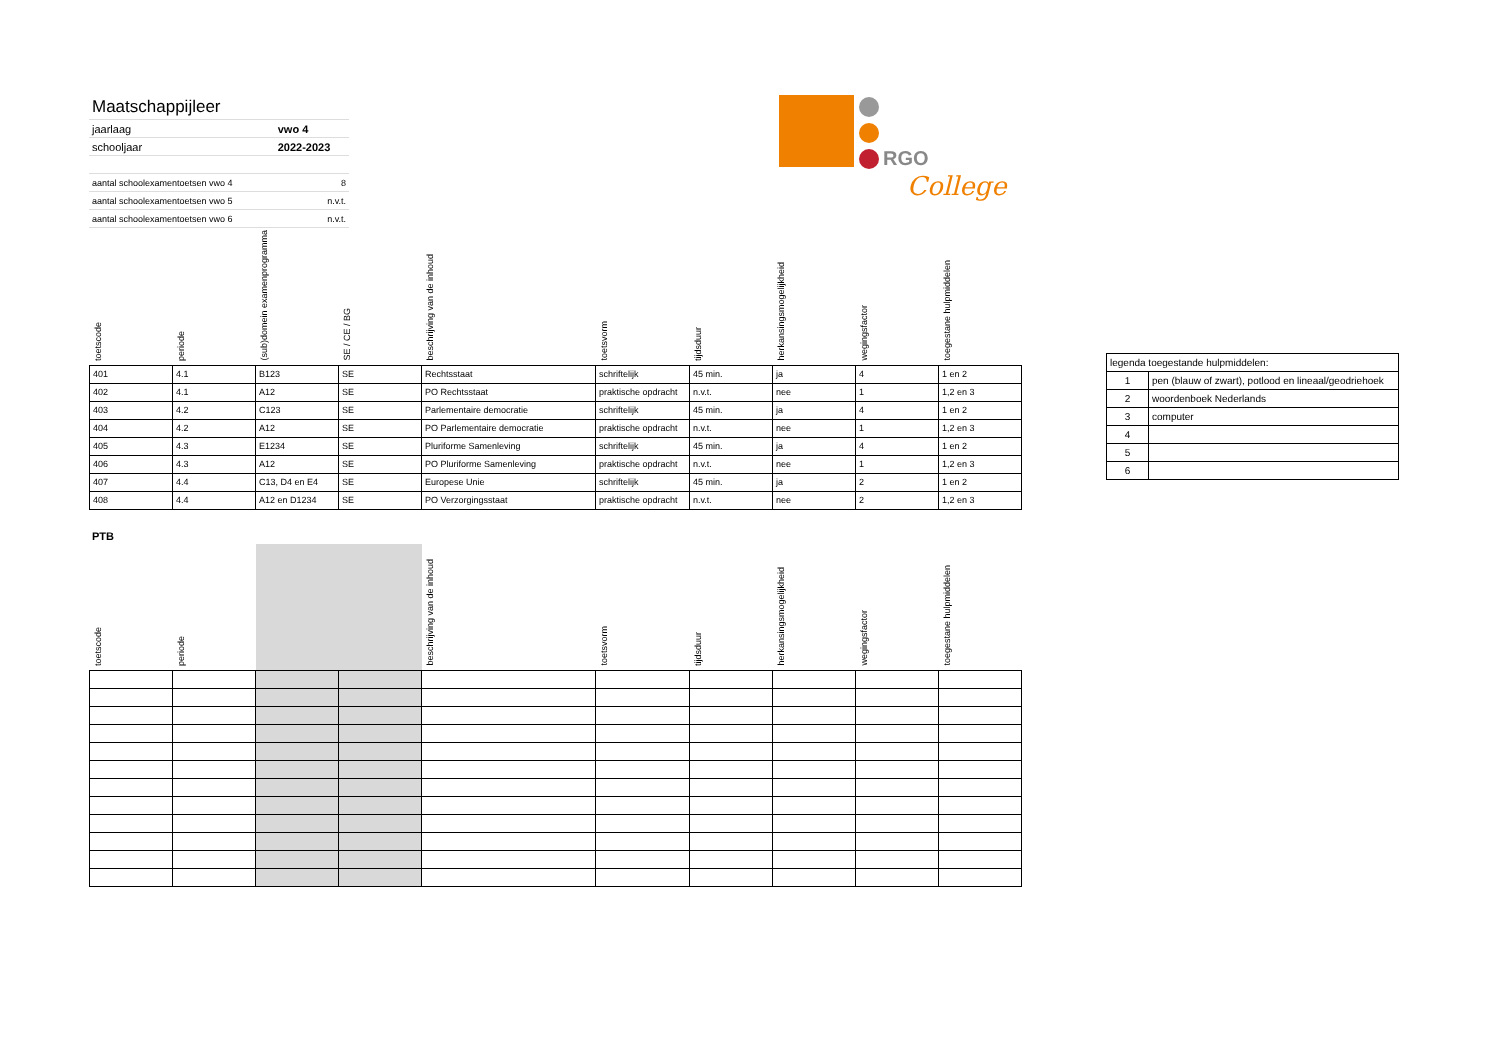| Maatschappijleer | |
| jaarlaag | vwo 4 |
| schooljaar | 2022-2023 |
| aantal schoolexamentoetsen vwo 4 | 8 |
| aantal schoolexamentoetsen vwo 5 | n.v.t. |
| aantal schoolexamentoetsen vwo 6 | n.v.t. |
RGO
College
| toetscode | periode | (sub)domein examenprogramma | SE / CE / BG | beschrijving van de inhoud | toetsvorm | tijdsduur | herkansingsmogelijkheid | wegingsfactor | toegestane hulpmiddelen |
| --- | --- | --- | --- | --- | --- | --- | --- | --- | --- |
| 401 | 4.1 | B123 | SE | Rechtsstaat | schriftelijk | 45 min. | ja | 4 | 1 en 2 |
| 402 | 4.1 | A12 | SE | PO Rechtsstaat | praktische opdracht | n.v.t. | nee | 1 | 1,2 en 3 |
| 403 | 4.2 | C123 | SE | Parlementaire democratie | schriftelijk | 45 min. | ja | 4 | 1 en 2 |
| 404 | 4.2 | A12 | SE | PO Parlementaire democratie | praktische opdracht | n.v.t. | nee | 1 | 1,2 en 3 |
| 405 | 4.3 | E1234 | SE | Pluriforme Samenleving | schriftelijk | 45 min. | ja | 4 | 1 en 2 |
| 406 | 4.3 | A12 | SE | PO Pluriforme Samenleving | praktische opdracht | n.v.t. | nee | 1 | 1,2 en 3 |
| 407 | 4.4 | C13, D4 en E4 | SE | Europese Unie | schriftelijk | 45 min. | ja | 2 | 1 en 2 |
| 408 | 4.4 | A12 en D1234 | SE | PO Verzorgingsstaat | praktische opdracht | n.v.t. | nee | 2 | 1,2 en 3 |
| legenda toegestande hulpmiddelen: | |
| 1 | pen (blauw of zwart), potlood en lineaal/geodriehoek |
| 2 | woordenboek Nederlands |
| 3 | computer |
| 4 | |
| 5 | |
| 6 | |
PTB
| toetscode | periode | | | beschrijving van de inhoud | toetsvorm | tijdsduur | herkansingsmogelijkheid | wegingsfactor | toegestane hulpmiddelen |
| --- | --- | --- | --- | --- | --- | --- | --- | --- | --- |